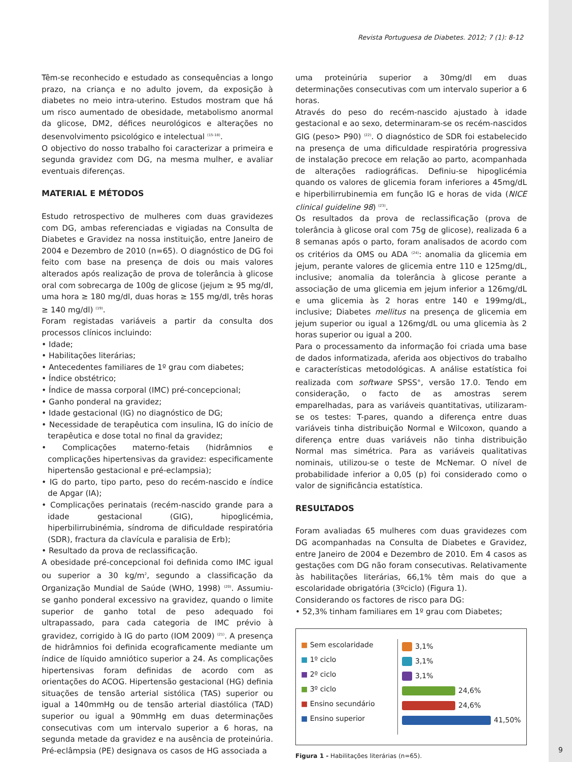Revista Portuguesa de Diabetes. 2012; 7 (1): 8-12
Têm-se reconhecido e estudado as consequências a longo prazo, na criança e no adulto jovem, da exposição à diabetes no meio intra-uterino. Estudos mostram que há um risco aumentado de obesidade, metabolismo anormal da glicose, DM2, défices neurológicos e alterações no desenvolvimento psicológico e intelectual <sup>(15-18)</sup>.
O objectivo do nosso trabalho foi caracterizar a primeira e segunda gravidez com DG, na mesma mulher, e avaliar eventuais diferenças.
MATERIAL E MÉTODOS
Estudo retrospectivo de mulheres com duas gravidezes com DG, ambas referenciadas e vigiadas na Consulta de Diabetes e Gravidez na nossa instituição, entre Janeiro de 2004 e Dezembro de 2010 (n=65). O diagnóstico de DG foi feito com base na presença de dois ou mais valores alterados após realização de prova de tolerância à glicose oral com sobrecarga de 100g de glicose (jejum ≥ 95 mg/dl, uma hora ≥ 180 mg/dl, duas horas ≥ 155 mg/dl, três horas ≥ 140 mg/dl) <sup>(19)</sup>.
Foram registadas variáveis a partir da consulta dos processos clínicos incluindo:
• Idade;
• Habilitações literárias;
• Antecedentes familiares de 1º grau com diabetes;
• Índice obstétrico;
• Índice de massa corporal (IMC) pré-concepcional;
• Ganho ponderal na gravidez;
• Idade gestacional (IG) no diagnóstico de DG;
• Necessidade de terapêutica com insulina, IG do início de terapêutica e dose total no final da gravidez;
• Complicações materno-fetais (hidrâmnios e complicações hipertensivas da gravidez: especificamente hipertensão gestacional e pré-eclampsia);
• IG do parto, tipo parto, peso do recém-nascido e índice de Apgar (IA);
• Complicações perinatais (recém-nascido grande para a idade gestacional (GIG), hipoglicémia, hiperbilirrubinémia, síndroma de dificuldade respiratória (SDR), fractura da clavícula e paralisia de Erb);
• Resultado da prova de reclassificação.
A obesidade pré-concepcional foi definida como IMC igual ou superior a 30 kg/m<sup>2</sup>, segundo a classificação da Organização Mundial de Saúde (WHO, 1998) <sup>(20)</sup>. Assumiu-se ganho ponderal excessivo na gravidez, quando o limite superior de ganho total de peso adequado foi ultrapassado, para cada categoria de IMC prévio à gravidez, corrigido à IG do parto (IOM 2009) <sup>(21)</sup>. A presença de hidrâmnios foi definida ecograficamente mediante um índice de líquido amniótico superior a 24. As complicações hipertensivas foram definidas de acordo com as orientações do ACOG. Hipertensão gestacional (HG) definia situações de tensão arterial sistólica (TAS) superior ou igual a 140mmHg ou de tensão arterial diastólica (TAD) superior ou igual a 90mmHg em duas determinações consecutivas com um intervalo superior a 6 horas, na segunda metade da gravidez e na ausência de proteinúria. Pré-eclâmpsia (PE) designava os casos de HG associada a
uma proteinúria superior a 30mg/dl em duas determinações consecutivas com um intervalo superior a 6 horas.
Através do peso do recém-nascido ajustado à idade gestacional e ao sexo, determinaram-se os recém-nascidos GIG (peso> P90) <sup>(22)</sup>. O diagnóstico de SDR foi estabelecido na presença de uma dificuldade respiratória progressiva de instalação precoce em relação ao parto, acompanhada de alterações radiográficas. Definiu-se hipoglicémia quando os valores de glicemia foram inferiores a 45mg/dL e hiperbilirrubinemia em função IG e horas de vida (NICE clinical guideline 98) <sup>(23)</sup>.
Os resultados da prova de reclassificação (prova de tolerância à glicose oral com 75g de glicose), realizada 6 a 8 semanas após o parto, foram analisados de acordo com os critérios da OMS ou ADA <sup>(24)</sup>: anomalia da glicemia em jejum, perante valores de glicemia entre 110 e 125mg/dL, inclusive; anomalia da tolerância à glicose perante a associação de uma glicemia em jejum inferior a 126mg/dL e uma glicemia às 2 horas entre 140 e 199mg/dL, inclusive; Diabetes mellitus na presença de glicemia em jejum superior ou igual a 126mg/dL ou uma glicemia às 2 horas superior ou igual a 200.
Para o processamento da informação foi criada uma base de dados informatizada, aferida aos objectivos do trabalho e características metodológicas. A análise estatística foi realizada com software SPSS<sup>®</sup>, versão 17.0. Tendo em consideração, o facto de as amostras serem emparelhadas, para as variáveis quantitativas, utilizaram-se os testes: T-pares, quando a diferença entre duas variáveis tinha distribuição Normal e Wilcoxon, quando a diferença entre duas variáveis não tinha distribuição Normal mas simétrica. Para as variáveis qualitativas nominais, utilizou-se o teste de McNemar. O nível de probabilidade inferior a 0,05 (p) foi considerado como o valor de significância estatística.
RESULTADOS
Foram avaliadas 65 mulheres com duas gravidezes com DG acompanhadas na Consulta de Diabetes e Gravidez, entre Janeiro de 2004 e Dezembro de 2010. Em 4 casos as gestações com DG não foram consecutivas. Relativamente às habilitações literárias, 66,1% têm mais do que a escolaridade obrigatória (3ºciclo) (Figura 1).
Considerando os factores de risco para DG:
• 52,3% tinham familiares em 1º grau com Diabetes;
■ Sem escolaridade
■ 1º ciclo
■ 2º ciclo
■ 3º ciclo
■ Ensino secundário
■ Ensino superior
3,1%
3,1%
3,1%
24,6%
24,6%
41,50%
Figura 1 - Habilitações literárias (n=65).
9